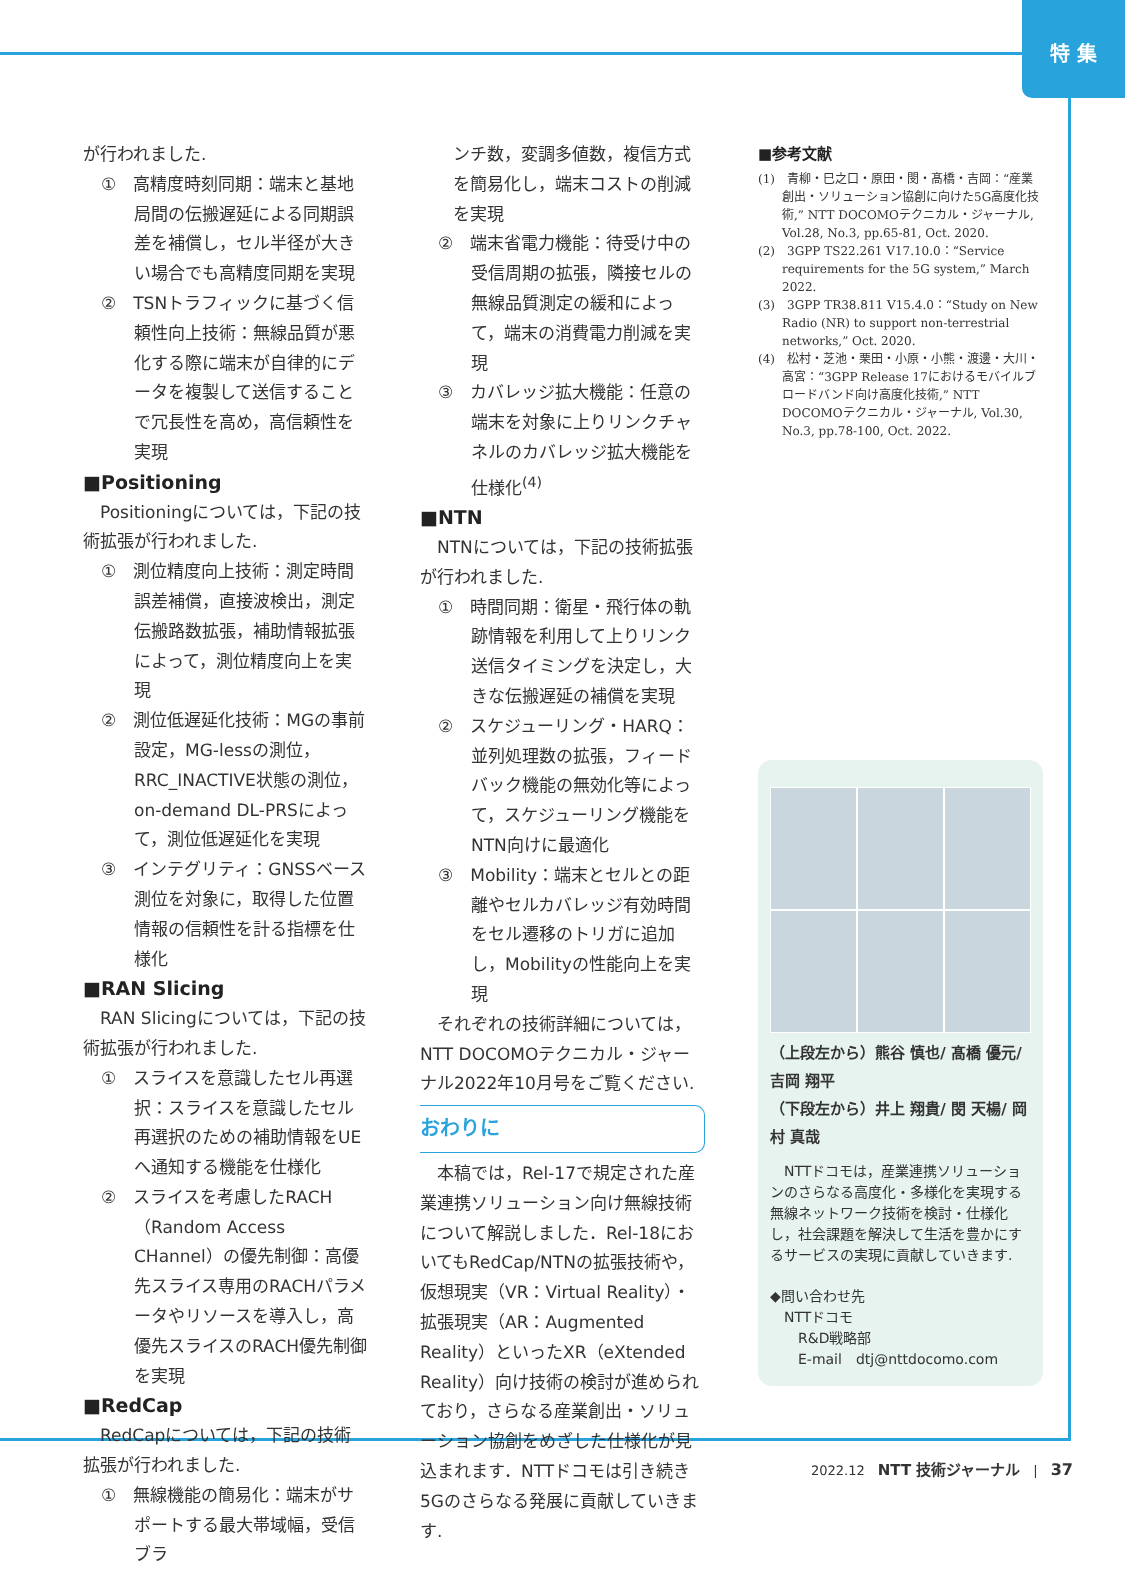特 集
が行われました.
①　高精度時刻同期：端末と基地局間の伝搬遅延による同期誤差を補償し，セル半径が大きい場合でも高精度同期を実現
②　TSNトラフィックに基づく信頼性向上技術：無線品質が悪化する際に端末が自律的にデータを複製して送信することで冗長性を高め，高信頼性を実現
■Positioning
　Positioningについては，下記の技術拡張が行われました.
①　測位精度向上技術：測定時間誤差補償，直接波検出，測定伝搬路数拡張，補助情報拡張によって，測位精度向上を実現
②　測位低遅延化技術：MGの事前設定，MG-lessの測位，RRC_INACTIVE状態の測位，on-demand DL-PRSによって，測位低遅延化を実現
③　インテグリティ：GNSSベース測位を対象に，取得した位置情報の信頼性を計る指標を仕様化
■RAN Slicing
　RAN Slicingについては，下記の技術拡張が行われました.
①　スライスを意識したセル再選択：スライスを意識したセル再選択のための補助情報をUEへ通知する機能を仕様化
②　スライスを考慮したRACH（Random Access CHannel）の優先制御：高優先スライス専用のRACHパラメータやリソースを導入し，高優先スライスのRACH優先制御を実現
■RedCap
　RedCapについては，下記の技術拡張が行われました.
①　無線機能の簡易化：端末がサポートする最大帯域幅，受信ブラ
ンチ数，変調多値数，複信方式を簡易化し，端末コストの削減を実現
②　端末省電力機能：待受け中の受信周期の拡張，隣接セルの無線品質測定の緩和によって，端末の消費電力削減を実現
③　カバレッジ拡大機能：任意の端末を対象に上りリンクチャネルのカバレッジ拡大機能を仕様化<sup>(4)</sup>
■NTN
　NTNについては，下記の技術拡張が行われました.
①　時間同期：衛星・飛行体の軌跡情報を利用して上りリンク送信タイミングを決定し，大きな伝搬遅延の補償を実現
②　スケジューリング・HARQ：並列処理数の拡張，フィードバック機能の無効化等によって，スケジューリング機能をNTN向けに最適化
③　Mobility：端末とセルとの距離やセルカバレッジ有効時間をセル遷移のトリガに追加し，Mobilityの性能向上を実現
　それぞれの技術詳細については，NTT DOCOMOテクニカル・ジャーナル2022年10月号をご覧ください.
おわりに
　本稿では，Rel-17で規定された産業連携ソリューション向け無線技術について解説しました．Rel-18においてもRedCap/NTNの拡張技術や，仮想現実（VR：Virtual Reality）・拡張現実（AR：Augmented Reality）といったXR（eXtended Reality）向け技術の検討が進められており，さらなる産業創出・ソリューション協創をめざした仕様化が見込まれます．NTTドコモは引き続き5Gのさらなる発展に貢献していきます.
■参考文献
(1)　青柳・巳之口・原田・閔・髙橋・吉岡：“産業創出・ソリューション協創に向けた5G高度化技術,” NTT DOCOMOテクニカル・ジャーナル, Vol.28, No.3, pp.65-81, Oct. 2020.
(2)　3GPP TS22.261 V17.10.0：“Service requirements for the 5G system,” March 2022.
(3)　3GPP TR38.811 V15.4.0：“Study on New Radio (NR) to support non-terrestrial networks,” Oct. 2020.
(4)　松村・芝池・栗田・小原・小熊・渡邊・大川・高宮：“3GPP Release 17におけるモバイルブロードバンド向け高度化技術,” NTT DOCOMOテクニカル・ジャーナル, Vol.30, No.3, pp.78-100, Oct. 2022.
（上段左から）熊谷 慎也/ 髙橋 優元/ 吉岡 翔平
（下段左から）井上 翔貴/ 閔 天楊/ 岡村 真哉
　NTTドコモは，産業連携ソリューションのさらなる高度化・多様化を実現する無線ネットワーク技術を検討・仕様化し，社会課題を解決して生活を豊かにするサービスの実現に貢献していきます.
◆問い合わせ先
　NTTドコモ
　　R&D戦略部
　　E-mail　dtj@nttdocomo.com
2022.12　NTT 技術ジャーナル　|　37